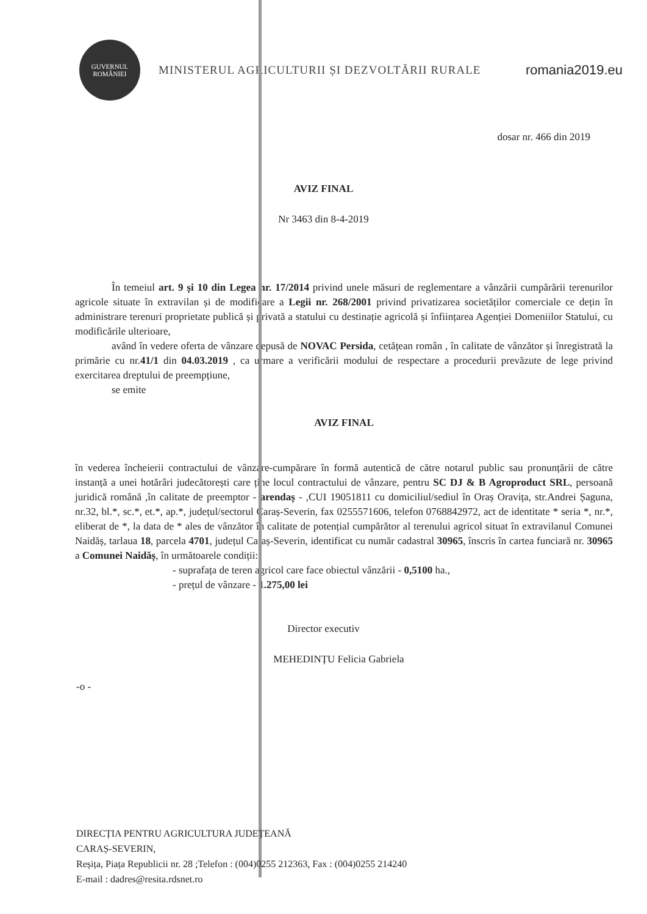GUVERNUL ROMÂNIEI
MINISTERUL AGRICULTURII ȘI DEZVOLTĂRII RURALE
romania2019.eu
dosar nr. 466 din 2019
AVIZ FINAL
Nr 3463 din 8-4-2019
În temeiul art. 9 și 10 din Legea nr. 17/2014 privind unele măsuri de reglementare a vânzării cumpărării terenurilor agricole situate în extravilan și de modificare a Legii nr. 268/2001 privind privatizarea societăților comerciale ce dețin în administrare terenuri proprietate publică și privată a statului cu destinație agricolă și înființarea Agenției Domeniilor Statului, cu modificările ulterioare,
având în vedere oferta de vânzare depusă de NOVAC Persida, cetățean român , în calitate de vânzător și înregistrată la primărie cu nr.41/1 din 04.03.2019 , ca urmare a verificării modului de respectare a procedurii prevăzute de lege privind exercitarea dreptului de preempțiune,
se emite
AVIZ FINAL
în vederea încheierii contractului de vânzare-cumpărare în formă autentică de către notarul public sau pronunțării de către instanță a unei hotărâri judecătorești care ține locul contractului de vânzare, pentru SC DJ & B Agroproduct SRL, persoană juridică română ,în calitate de preemptor - arendaș - ,CUI 19051811 cu domiciliul/sediul în Oraș Oravița, str.Andrei Șaguna, nr.32, bl.*, sc.*, et.*, ap.*, județul/sectorul Caraș-Severin, fax 0255571606, telefon 0768842972, act de identitate * seria *, nr.*, eliberat de *, la data de * ales de vânzător în calitate de potențial cumpărător al terenului agricol situat în extravilanul Comunei Naidăș, tarlaua 18, parcela 4701, județul Caraș-Severin, identificat cu număr cadastral 30965, înscris în cartea funciară nr. 30965 a Comunei Naidăș, în următoarele condiții:
- suprafața de teren agricol care face obiectul vânzării - 0,5100 ha.,
- prețul de vânzare - 1.275,00 lei
Director executiv
MEHEDINȚU Felicia Gabriela
-o -
DIRECȚIA PENTRU AGRICULTURA JUDEȚEANĂ
CARAȘ-SEVERIN,
Reșița, Piața Republicii nr. 28 ;Telefon : (004)0255 212363, Fax : (004)0255 214240
E-mail : dadres@resita.rdsnet.ro